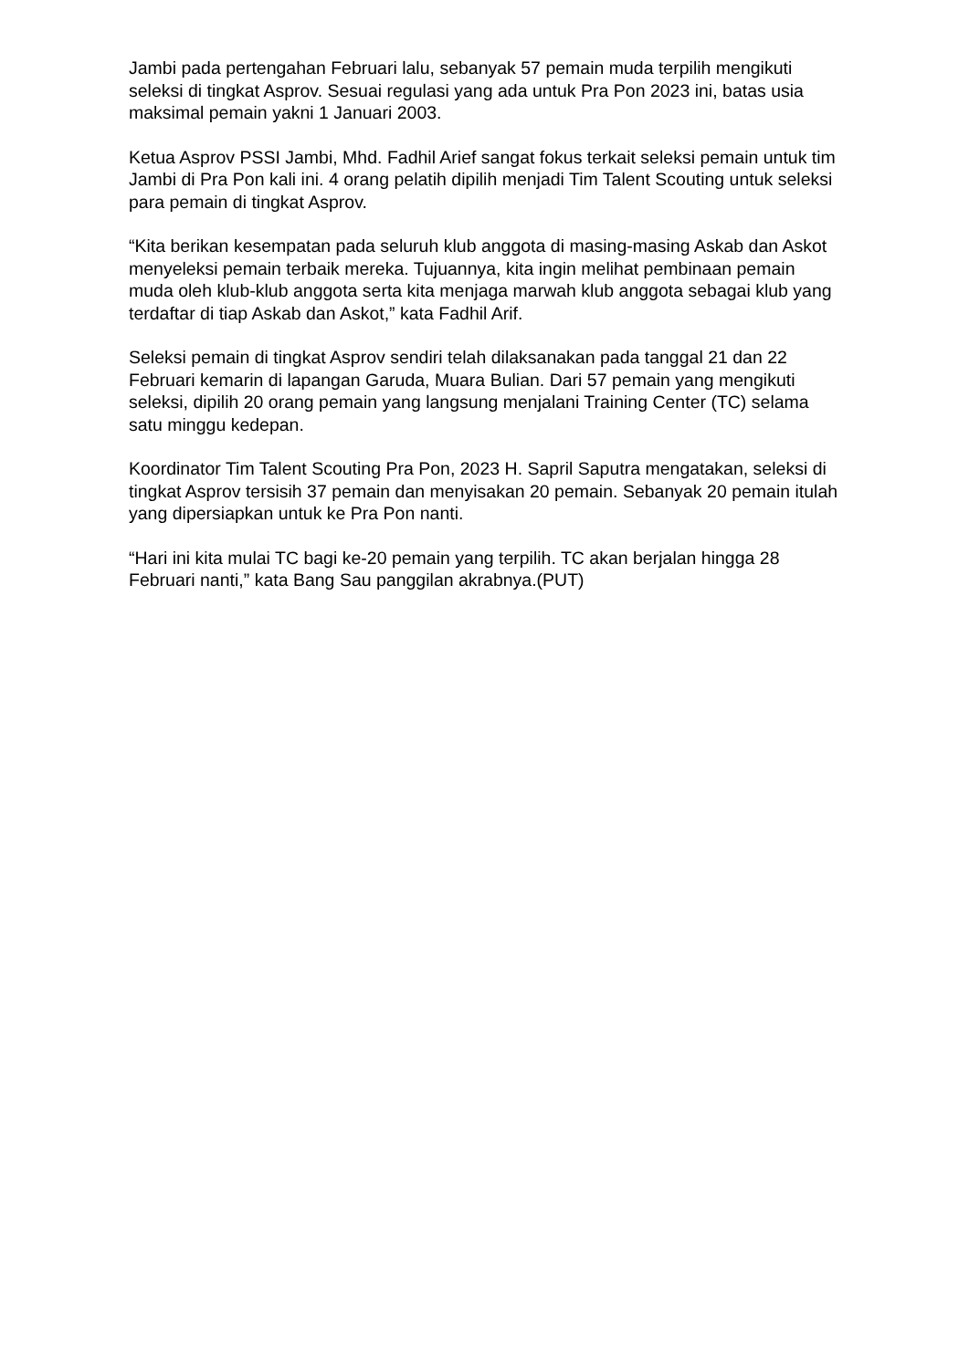Jambi pada pertengahan Februari lalu, sebanyak 57 pemain muda terpilih mengikuti seleksi di tingkat Asprov. Sesuai regulasi yang ada untuk Pra Pon 2023 ini, batas usia maksimal pemain yakni 1 Januari 2003.
Ketua Asprov PSSI Jambi, Mhd. Fadhil Arief sangat fokus terkait seleksi pemain untuk tim Jambi di Pra Pon kali ini. 4 orang pelatih dipilih menjadi Tim Talent Scouting untuk seleksi para pemain di tingkat Asprov.
“Kita berikan kesempatan pada seluruh klub anggota di masing-masing Askab dan Askot menyeleksi pemain terbaik mereka. Tujuannya, kita ingin melihat pembinaan pemain muda oleh klub-klub anggota serta kita menjaga marwah klub anggota sebagai klub yang terdaftar di tiap Askab dan Askot,” kata Fadhil Arif.
Seleksi pemain di tingkat Asprov sendiri telah dilaksanakan pada tanggal 21 dan 22 Februari kemarin di lapangan Garuda, Muara Bulian. Dari 57 pemain yang mengikuti seleksi, dipilih 20 orang pemain yang langsung menjalani Training Center (TC) selama satu minggu kedepan.
Koordinator Tim Talent Scouting Pra Pon, 2023 H. Sapril Saputra mengatakan, seleksi di tingkat Asprov tersisih 37 pemain dan menyisakan 20 pemain. Sebanyak 20 pemain itulah yang dipersiapkan untuk ke Pra Pon nanti.
“Hari ini kita mulai TC bagi ke-20 pemain yang terpilih. TC akan berjalan hingga 28 Februari nanti,” kata Bang Sau panggilan akrabnya.(PUT)